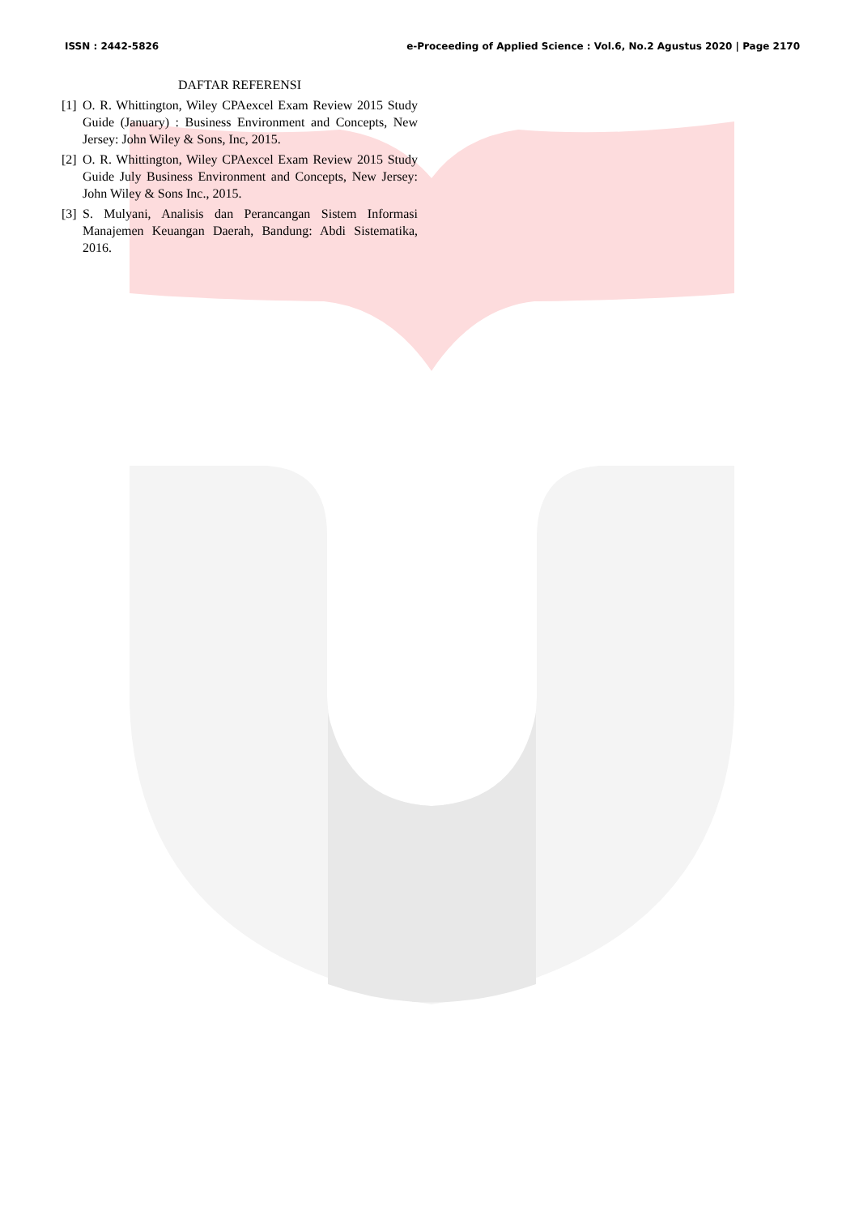ISSN : 2442-5826 e-Proceeding of Applied Science : Vol.6, No.2 Agustus 2020 | Page 2170
DAFTAR REFERENSI
[1] O. R. Whittington, Wiley CPAexcel Exam Review 2015 Study Guide (January) : Business Environment and Concepts, New Jersey: John Wiley & Sons, Inc, 2015.
[2] O. R. Whittington, Wiley CPAexcel Exam Review 2015 Study Guide July Business Environment and Concepts, New Jersey: John Wiley & Sons Inc., 2015.
[3] S. Mulyani, Analisis dan Perancangan Sistem Informasi Manajemen Keuangan Daerah, Bandung: Abdi Sistematika, 2016.